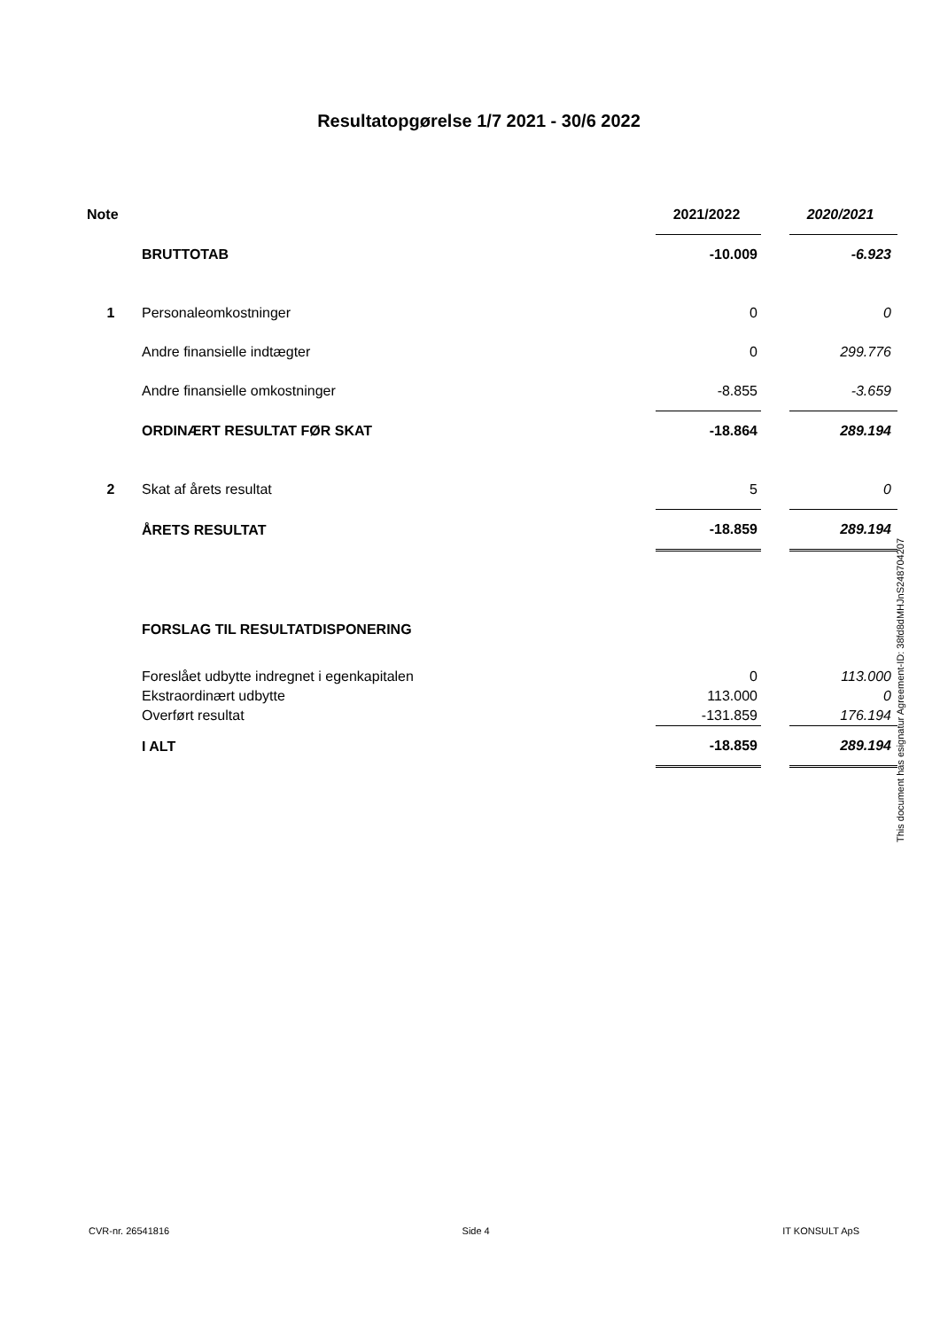Resultatopgørelse 1/7 2021 - 30/6 2022
| Note | | 2021/2022 | | 2020/2021 |
| --- | --- | --- | --- | --- |
| | BRUTTOTAB | -10.009 | | -6.923 |
| 1 | Personaleomkostninger | 0 | | 0 |
| | Andre finansielle indtægter | 0 | | 299.776 |
| | Andre finansielle omkostninger | -8.855 | | -3.659 |
| | ORDINÆRT RESULTAT FØR SKAT | -18.864 | | 289.194 |
| 2 | Skat af årets resultat | 5 | | 0 |
| | ÅRETS RESULTAT | -18.859 | | 289.194 |
| | FORSLAG TIL RESULTATDISPONERING | | | |
| | Foreslået udbytte indregnet i egenkapitalen | 0 | | 113.000 |
| | Ekstraordinært udbytte | 113.000 | | 0 |
| | Overført resultat | -131.859 | | 176.194 |
| | I ALT | -18.859 | | 289.194 |
This document has esignatur Agreement-ID: 38fd8dMHJnS248704207
CVR-nr. 26541816 Side 4 IT KONSULT ApS